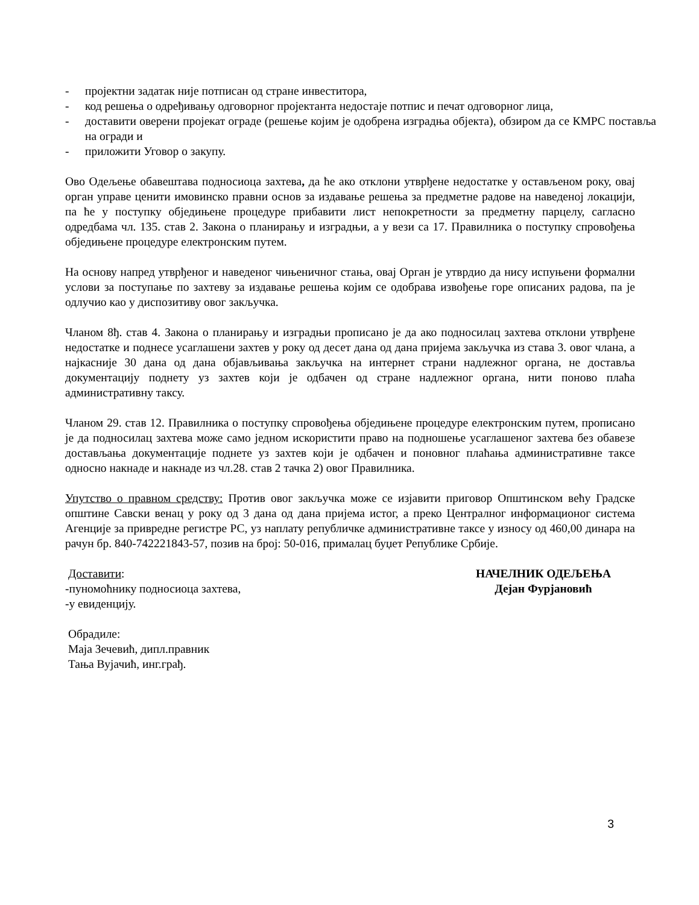- пројектни задатак није потписан од стране инвеститора,
- код решења о одређивању одговорног пројектанта недостаје потпис и печат одговорног лица,
- доставити оверени пројекат ограде (решење којим је одобрена изградња објекта), обзиром да се КМРС поставља на огради и
- приложити Уговор о закупу.
Ово Одељење обавештава подносиоца захтева, да ће ако отклони утврђене недостатке у остављеном року, овај орган управе ценити имовинско правни основ за издавање решења за предметне радове на наведеној локацији, па ће у поступку обједињене процедуре прибавити лист непокретности за предметну парцелу, сагласно одредбама чл. 135. став 2. Закона о планирању и изградњи, а у вези са 17. Правилника о поступку спровођења обједињене процедуре електронским путем.
На основу напред утврђеног и наведеног чињеничног стања, овај Орган је утврдио да нису испуњени формални услови за поступање по захтеву за издавање решења којим се одобрава извођење горе описаних радова, па је одлучио као у диспозитиву овог закључка.
Чланом 8ђ. став 4. Закона о планирању и изградњи прописано је да ако подносилац захтева отклони утврђене недостатке и поднесе усаглашени захтев у року од десет дана од дана пријема закључка из става 3. овог члана, а најкасније 30 дана од дана објављивања закључка на интернет страни надлежног органа, не доставља документацију поднету уз захтев који је одбачен од стране надлежног органа, нити поново плаћа административну таксу.
Чланом 29. став 12. Правилника о поступку спровођења обједињене процедуре електронским путем, прописано је да подносилац захтева може само једном искористити право на подношење усаглашеног захтева без обавезе достављања документације поднете уз захтев који је одбачен и поновног плаћања административне таксе односно накнаде и накнаде из чл.28. став 2 тачка 2) овог Правилника.
Упутство о правном средству: Против овог закључка може се изјавити приговор Општинском већу Градске општине Савски венац у року од 3 дана од дана пријема истог, а преко Централног информационог система Агенције за привредне регистре РС, уз наплату републичке административне таксе у износу од 460,00 динара на рачун бр. 840-742221843-57, позив на број: 50-016, прималац буџет Републике Србије.
Доставити:
-пуномоћнику подносиоца захтева,
-у евиденцију.
НАЧЕЛНИК ОДЕЉЕЊА
Дејан Фурјановић
Обрадиле:
Маја Зечевић, дипл.правник
Тања Вујачић, инг.грађ.
3